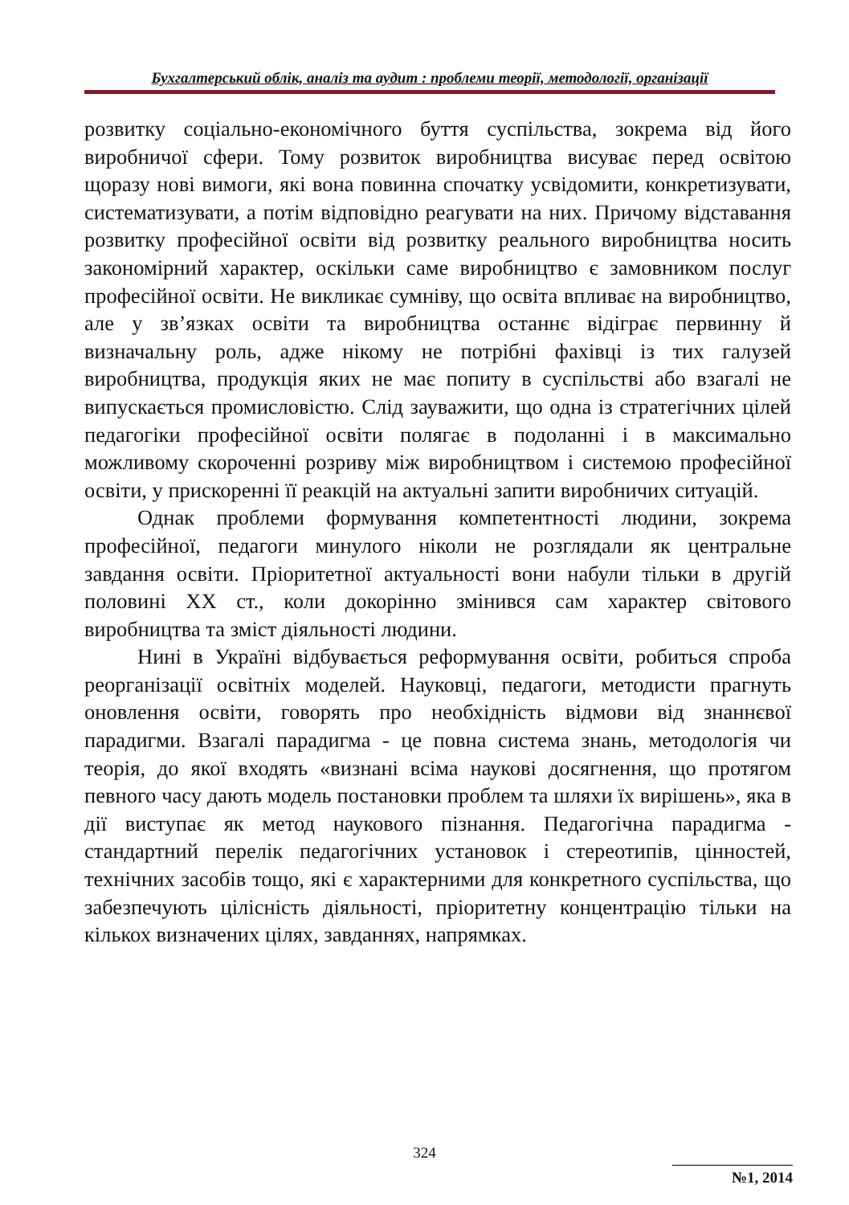Бухгалтерський облік, аналіз та аудит : проблеми теорії, методології, організації
розвитку соціально-економічного буття суспільства, зокрема від його виробничої сфери. Тому розвиток виробництва висуває перед освітою щоразу нові вимоги, які вона повинна спочатку усвідомити, конкретизувати, систематизувати, а потім відповідно реагувати на них. Причому відставання розвитку професійної освіти від розвитку реального виробництва носить закономірний характер, оскільки саме виробництво є замовником послуг професійної освіти. Не викликає сумніву, що освіта впливає на виробництво, але у зв’язках освіти та виробництва останнє відіграє первинну й визначальну роль, адже нікому не потрібні фахівці із тих галузей виробництва, продукція яких не має попиту в суспільстві або взагалі не випускається промисловістю. Слід зауважити, що одна із стратегічних цілей педагогіки професійної освіти полягає в подоланні і в максимально можливому скороченні розриву між виробництвом і системою професійної освіти, у прискоренні її реакцій на актуальні запити виробничих ситуацій.
Однак проблеми формування компетентності людини, зокрема професійної, педагоги минулого ніколи не розглядали як центральне завдання освіти. Пріоритетної актуальності вони набули тільки в другій половині XX ст., коли докорінно змінився сам характер світового виробництва та зміст діяльності людини.
Нині в Україні відбувається реформування освіти, робиться спроба реорганізації освітніх моделей. Науковці, педагоги, методисти прагнуть оновлення освіти, говорять про необхідність відмови від знаннєвої парадигми. Взагалі парадигма - це повна система знань, методологія чи теорія, до якої входять «визнані всіма наукові досягнення, що протягом певного часу дають модель постановки проблем та шляхи їх вирішень», яка в дії виступає як метод наукового пізнання. Педагогічна парадигма - стандартний перелік педагогічних установок і стереотипів, цінностей, технічних засобів тощо, які є характерними для конкретного суспільства, що забезпечують цілісність діяльності, пріоритетну концентрацію тільки на кількох визначених цілях, завданнях, напрямках.
324
№1, 2014